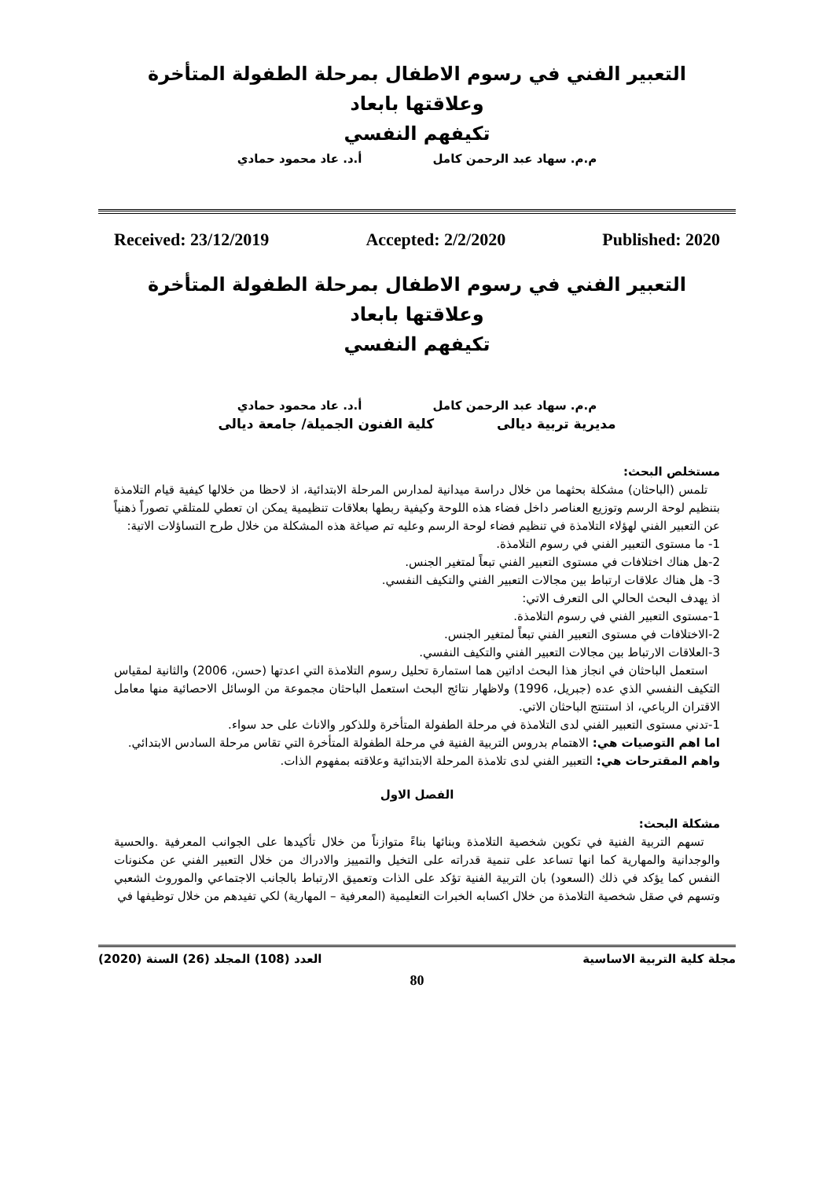التعبير الفني في رسوم الاطفال بمرحلة الطفولة المتأخرة وعلاقتها بابعاد
تكيفهم النفسي
م.م. سهاد عبد الرحمن كامل أ.د. عاد محمود حمادي
Received: 23/12/2019 Accepted: 2/2/2020 Published: 2020
التعبير الفني في رسوم الاطفال بمرحلة الطفولة المتأخرة وعلاقتها بابعاد
تكيفهم النفسي
م.م. سهاد عبد الرحمن كامل أ.د. عاد محمود حمادي
مديرية تربية ديالى كلية الفنون الجميلة/ جامعة ديالى
مستخلص البحث:
تلمس (الباحثان) مشكلة بحثهما من خلال دراسة ميدانية لمدارس المرحلة الابتدائية، اذ لاحظا من خلالها كيفية قيام التلامذة بتنظيم لوحة الرسم وتوزيع العناصر داخل فضاء هذه اللوحة وكيفية ربطها بعلاقات تنظيمية يمكن ان تعطي للمتلقي تصوراً ذهنياً عن التعبير الفني لهؤلاء التلامذة في تنظيم فضاء لوحة الرسم وعليه تم صياغة هذه المشكلة من خلال طرح التساؤلات الاتية:
1- ما مستوى التعبير الفني في رسوم التلامذة.
2-هل هناك اختلافات في مستوى التعبير الفني تبعاً لمتغير الجنس.
3- هل هناك علاقات ارتباط بين مجالات التعبير الفني والتكيف النفسي.
اذ يهدف البحث الحالي الى التعرف الاتي:
1-مستوى التعبير الفني في رسوم التلامذة.
2-الاختلافات في مستوى التعبير الفني تبعاً لمتغير الجنس.
3-العلاقات الارتباط بين مجالات التعبير الفني والتكيف النفسي.
استعمل الباحثان في انجاز هذا البحث اداتين هما استمارة تحليل رسوم التلامذة التي اعدتها (حسن، 2006) والثانية لمقياس التكيف النفسي الذي عده (جبريل، 1996) ولاظهار نتائج البحث استعمل الباحثان مجموعة من الوسائل الاحصائية منها معامل الاقتران الرباعي، اذ استنتج الباحثان الاتي.
1-تدني مستوى التعبير الفني لدى التلامذة في مرحلة الطفولة المتأخرة وللذكور والاناث على حد سواء.
اما اهم التوصيات هي: الاهتمام بدروس التربية الفنية في مرحلة الطفولة المتأخرة التي تقاس مرحلة السادس الابتدائي.
واهم المقترحات هي: التعبير الفني لدى تلامذة المرحلة الابتدائية وعلاقته بمفهوم الذات.
الفصل الاول
مشكلة البحث:
تسهم التربية الفنية في تكوين شخصية التلامذة وبنائها بناءً متوازناً من خلال تأكيدها على الجوانب المعرفية .والحسية والوجدانية والمهارية كما انها تساعد على تنمية قدراته على التخيل والتمييز والادراك من خلال التعبير الفني عن مكنونات النفس كما يؤكد في ذلك (السعود) بان التربية الفنية تؤكد على الذات وتعميق الارتباط بالجانب الاجتماعي والموروث الشعبي وتسهم في صقل شخصية التلامذة من خلال اكسابه الخبرات التعليمية (المعرفية – المهارية) لكي تفيدهم من خلال توظيفها في
مجلة كلية التربية الاساسية العدد (108) المجلد (26) السنة (2020)
80